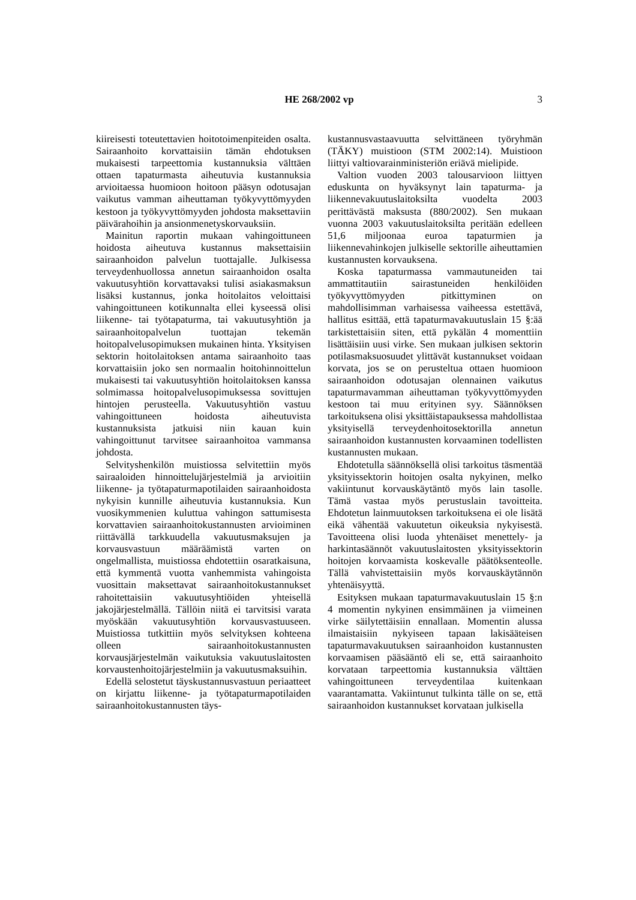HE 268/2002 vp
3
kiireisesti toteutettavien hoitotoimenpiteiden osalta. Sairaanhoito korvattaisiin tämän ehdotuksen mukaisesti tarpeettomia kustannuksia välttäen ottaen tapaturmasta aiheutuvia kustannuksia arvioitaessa huomioon hoitoon pääsyn odotusajan vaikutus vamman aiheuttaman työkyvyttömyyden kestoon ja työkyvyttömyyden johdosta maksettaviin päivärahoihin ja ansionmenetyskorvauksiin.
Mainitun raportin mukaan vahingoittuneen hoidosta aiheutuva kustannus maksettaisiin sairaanhoidon palvelun tuottajalle. Julkisessa terveydenhuollossa annetun sairaanhoidon osalta vakuutusyhtiön korvattavaksi tulisi asiakasmaksun lisäksi kustannus, jonka hoitolaitos veloittaisi vahingoittuneen kotikunnalta ellei kyseessä olisi liikenne- tai työtapaturma, tai vakuutusyhtiön ja sairaanhoitopalvelun tuottajan tekemän hoitopalvelusopimuksen mukainen hinta. Yksityisen sektorin hoitolaitoksen antama sairaanhoito taas korvattaisiin joko sen normaalin hoitohinnoittelun mukaisesti tai vakuutusyhtiön hoitolaitoksen kanssa solmimassa hoitopalvelusopimuksessa sovittujen hintojen perusteella. Vakuutusyhtiön vastuu vahingoittuneen hoidosta aiheutuvista kustannuksista jatkuisi niin kauan kuin vahingoittunut tarvitsee sairaanhoitoa vammansa johdosta.
Selvityshenkilön muistiossa selvitettiin myös sairaaloiden hinnoittelujärjestelmiä ja arvioitiin liikenne- ja työtapaturmapotilaiden sairaanhoidosta nykyisin kunnille aiheutuvia kustannuksia. Kun vuosikymmenien kuluttua vahingon sattumisesta korvattavien sairaanhoitokustannusten arvioiminen riittävällä tarkkuudella vakuutusmaksujen ja korvausvastuun määräämistä varten on ongelmallista, muistiossa ehdotettiin osaratkaisuna, että kymmentä vuotta vanhemmista vahingoista vuosittain maksettavat sairaanhoitokustannukset rahoitettaisiin vakuutusyhtiöiden yhteisellä jakojärjestelmällä. Tällöin niitä ei tarvitsisi varata myöskään vakuutusyhtiön korvausvastuuseen. Muistiossa tutkittiin myös selvityksen kohteena olleen sairaanhoitokustannusten korvausjärjestelmän vaikutuksia vakuutuslaitosten korvaustenhoitojärjestelmiin ja vakuutusmaksuihin.
Edellä selostetut täyskustannusvastuun periaatteet on kirjattu liikenne- ja työtapaturmapotilaiden sairaanhoitokustannusten täys-
kustannusvastaavuutta selvittäneen työryhmän (TÄKY) muistioon (STM 2002:14). Muistioon liittyi valtiovarainministeriön eriävä mielipide.
Valtion vuoden 2003 talousarvioon liittyen eduskunta on hyväksynyt lain tapaturma- ja liikennevakuutuslaitoksilta vuodelta 2003 perittävästä maksusta (880/2002). Sen mukaan vuonna 2003 vakuutuslaitoksilta peritään edelleen 51,6 miljoonaa euroa tapaturmien ja liikennevahinkojen julkiselle sektorille aiheuttamien kustannusten korvauksena.
Koska tapaturmassa vammautuneiden tai ammattitautiin sairastuneiden henkilöiden työkyvyttömyyden pitkittyminen on mahdollisimman varhaisessa vaiheessa estettävä, hallitus esittää, että tapaturmavakuutuslain 15 §:ää tarkistettaisiin siten, että pykälän 4 momenttiin lisättäisiin uusi virke. Sen mukaan julkisen sektorin potilasmaksuosuudet ylittävät kustannukset voidaan korvata, jos se on perusteltua ottaen huomioon sairaanhoidon odotusajan olennainen vaikutus tapaturmavamman aiheuttaman työkyvyttömyyden kestoon tai muu erityinen syy. Säännöksen tarkoituksena olisi yksittäistapauksessa mahdollistaa yksityisellä terveydenhoitosektorilla annetun sairaanhoidon kustannusten korvaaminen todellisten kustannusten mukaan.
Ehdotetulla säännöksellä olisi tarkoitus täsmentää yksityissektorin hoitojen osalta nykyinen, melko vakiintunut korvauskäytäntö myös lain tasolle. Tämä vastaa myös perustuslain tavoitteita. Ehdotetun lainmuutoksen tarkoituksena ei ole lisätä eikä vähentää vakuutetun oikeuksia nykyisestä. Tavoitteena olisi luoda yhtenäiset menettely- ja harkintasäännöt vakuutuslaitosten yksityissektorin hoitojen korvaamista koskevalle päätöksenteolle. Tällä vahvistettaisiin myös korvauskäytännön yhtenäisyyttä.
Esityksen mukaan tapaturmavakuutuslain 15 §:n 4 momentin nykyinen ensimmäinen ja viimeinen virke säilytettäisiin ennallaan. Momentin alussa ilmaistaisiin nykyiseen tapaan lakisääteisen tapaturmavakuutuksen sairaanhoidon kustannusten korvaamisen pääsääntö eli se, että sairaanhoito korvataan tarpeettomia kustannuksia välttäen vahingoittuneen terveydentilaa kuitenkaan vaarantamatta. Vakiintunut tulkinta tälle on se, että sairaanhoidon kustannukset korvataan julkisella